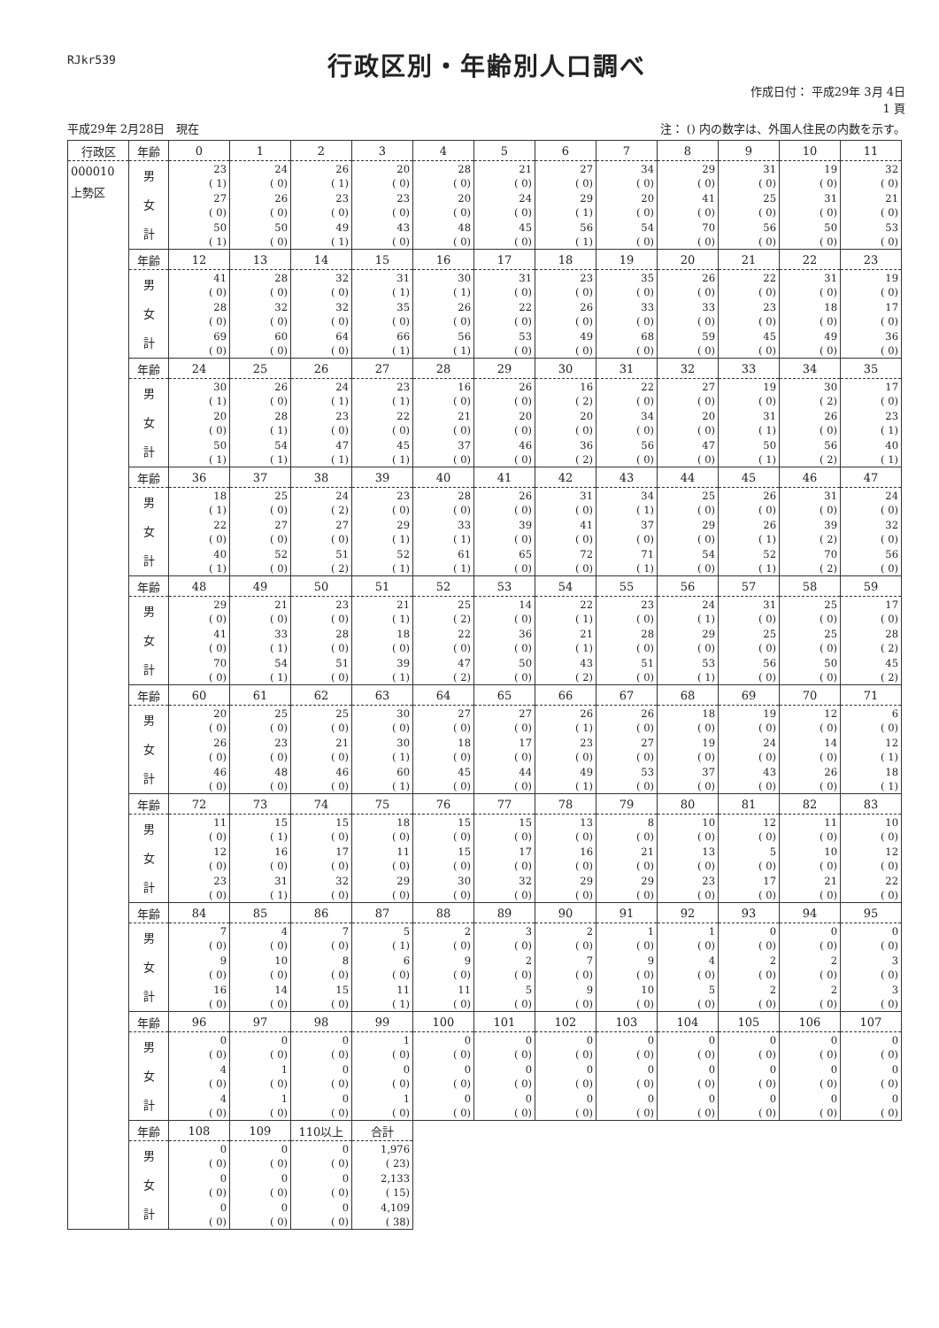RJkr539
行政区別・年齢別人口調べ
作成日付： 平成29年 3月 4日
1 頁
平成29年 2月28日　現在 注： () 内の数字は、外国人住民の内数を示す。
| 行政区 | 年齢 | 0 | 1 | 2 | 3 | 4 | 5 | 6 | 7 | 8 | 9 | 10 | 11 |
| --- | --- | --- | --- | --- | --- | --- | --- | --- | --- | --- | --- | --- | --- |
| 000010 上勢区 | 男 | 23 ( 1) | 24 ( 0) | 26 ( 1) | 20 ( 0) | 28 ( 0) | 21 ( 0) | 27 ( 0) | 34 ( 0) | 29 ( 0) | 31 ( 0) | 19 ( 0) | 32 ( 0) |
| | 女 | 27 ( 0) | 26 ( 0) | 23 ( 0) | 23 ( 0) | 20 ( 0) | 24 ( 0) | 29 ( 1) | 20 ( 0) | 41 ( 0) | 25 ( 0) | 31 ( 0) | 21 ( 0) |
| | 計 | 50 ( 1) | 50 ( 0) | 49 ( 1) | 43 ( 0) | 48 ( 0) | 45 ( 0) | 56 ( 1) | 54 ( 0) | 70 ( 0) | 56 ( 0) | 50 ( 0) | 53 ( 0) |
| | 年齢 | 12 | 13 | 14 | 15 | 16 | 17 | 18 | 19 | 20 | 21 | 22 | 23 |
| | 男 | 41 ( 0) | 28 ( 0) | 32 ( 0) | 31 ( 1) | 30 ( 1) | 31 ( 0) | 23 ( 0) | 35 ( 0) | 26 ( 0) | 22 ( 0) | 31 ( 0) | 19 ( 0) |
| | 女 | 28 ( 0) | 32 ( 0) | 32 ( 0) | 35 ( 0) | 26 ( 0) | 22 ( 0) | 26 ( 0) | 33 ( 0) | 33 ( 0) | 23 ( 0) | 18 ( 0) | 17 ( 0) |
| | 計 | 69 ( 0) | 60 ( 0) | 64 ( 0) | 66 ( 1) | 56 ( 1) | 53 ( 0) | 49 ( 0) | 68 ( 0) | 59 ( 0) | 45 ( 0) | 49 ( 0) | 36 ( 0) |
| | 年齢 | 24 | 25 | 26 | 27 | 28 | 29 | 30 | 31 | 32 | 33 | 34 | 35 |
| | 男 | 30 ( 1) | 26 ( 0) | 24 ( 1) | 23 ( 1) | 16 ( 0) | 26 ( 0) | 16 ( 2) | 22 ( 0) | 27 ( 0) | 19 ( 0) | 30 ( 2) | 17 ( 0) |
| | 女 | 20 ( 0) | 28 ( 1) | 23 ( 0) | 22 ( 0) | 21 ( 0) | 20 ( 0) | 20 ( 0) | 34 ( 0) | 20 ( 0) | 31 ( 1) | 26 ( 0) | 23 ( 1) |
| | 計 | 50 ( 1) | 54 ( 1) | 47 ( 1) | 45 ( 1) | 37 ( 0) | 46 ( 0) | 36 ( 2) | 56 ( 0) | 47 ( 0) | 50 ( 1) | 56 ( 2) | 40 ( 1) |
| | 年齢 | 36 | 37 | 38 | 39 | 40 | 41 | 42 | 43 | 44 | 45 | 46 | 47 |
| | 男 | 18 ( 1) | 25 ( 0) | 24 ( 2) | 23 ( 0) | 28 ( 0) | 26 ( 0) | 31 ( 0) | 34 ( 1) | 25 ( 0) | 26 ( 0) | 31 ( 0) | 24 ( 0) |
| | 女 | 22 ( 0) | 27 ( 0) | 27 ( 0) | 29 ( 1) | 33 ( 1) | 39 ( 0) | 41 ( 0) | 37 ( 0) | 29 ( 0) | 26 ( 1) | 39 ( 2) | 32 ( 0) |
| | 計 | 40 ( 1) | 52 ( 0) | 51 ( 2) | 52 ( 1) | 61 ( 1) | 65 ( 0) | 72 ( 0) | 71 ( 1) | 54 ( 0) | 52 ( 1) | 70 ( 2) | 56 ( 0) |
| | 年齢 | 48 | 49 | 50 | 51 | 52 | 53 | 54 | 55 | 56 | 57 | 58 | 59 |
| | 男 | 29 ( 0) | 21 ( 0) | 23 ( 0) | 21 ( 1) | 25 ( 2) | 14 ( 0) | 22 ( 1) | 23 ( 0) | 24 ( 1) | 31 ( 0) | 25 ( 0) | 17 ( 0) |
| | 女 | 41 ( 0) | 33 ( 1) | 28 ( 0) | 18 ( 0) | 22 ( 0) | 36 ( 0) | 21 ( 1) | 28 ( 0) | 29 ( 0) | 25 ( 0) | 25 ( 0) | 28 ( 2) |
| | 計 | 70 ( 0) | 54 ( 1) | 51 ( 0) | 39 ( 1) | 47 ( 2) | 50 ( 0) | 43 ( 2) | 51 ( 0) | 53 ( 1) | 56 ( 0) | 50 ( 0) | 45 ( 2) |
| | 年齢 | 60 | 61 | 62 | 63 | 64 | 65 | 66 | 67 | 68 | 69 | 70 | 71 |
| | 男 | 20 ( 0) | 25 ( 0) | 25 ( 0) | 30 ( 0) | 27 ( 0) | 27 ( 0) | 26 ( 1) | 26 ( 0) | 18 ( 0) | 19 ( 0) | 12 ( 0) | 6 ( 0) |
| | 女 | 26 ( 0) | 23 ( 0) | 21 ( 0) | 30 ( 1) | 18 ( 0) | 17 ( 0) | 23 ( 0) | 27 ( 0) | 19 ( 0) | 24 ( 0) | 14 ( 0) | 12 ( 1) |
| | 計 | 46 ( 0) | 48 ( 0) | 46 ( 0) | 60 ( 1) | 45 ( 0) | 44 ( 0) | 49 ( 1) | 53 ( 0) | 37 ( 0) | 43 ( 0) | 26 ( 0) | 18 ( 1) |
| | 年齢 | 72 | 73 | 74 | 75 | 76 | 77 | 78 | 79 | 80 | 81 | 82 | 83 |
| | 男 | 11 ( 0) | 15 ( 1) | 15 ( 0) | 18 ( 0) | 15 ( 0) | 15 ( 0) | 13 ( 0) | 8 ( 0) | 10 ( 0) | 12 ( 0) | 11 ( 0) | 10 ( 0) |
| | 女 | 12 ( 0) | 16 ( 0) | 17 ( 0) | 11 ( 0) | 15 ( 0) | 17 ( 0) | 16 ( 0) | 21 ( 0) | 13 ( 0) | 5 ( 0) | 10 ( 0) | 12 ( 0) |
| | 計 | 23 ( 0) | 31 ( 1) | 32 ( 0) | 29 ( 0) | 30 ( 0) | 32 ( 0) | 29 ( 0) | 29 ( 0) | 23 ( 0) | 17 ( 0) | 21 ( 0) | 22 ( 0) |
| | 年齢 | 84 | 85 | 86 | 87 | 88 | 89 | 90 | 91 | 92 | 93 | 94 | 95 |
| | 男 | 7 ( 0) | 4 ( 0) | 7 ( 0) | 5 ( 1) | 2 ( 0) | 3 ( 0) | 2 ( 0) | 1 ( 0) | 1 ( 0) | 0 ( 0) | 0 ( 0) | 0 ( 0) |
| | 女 | 9 ( 0) | 10 ( 0) | 8 ( 0) | 6 ( 0) | 9 ( 0) | 2 ( 0) | 7 ( 0) | 9 ( 0) | 4 ( 0) | 2 ( 0) | 2 ( 0) | 3 ( 0) |
| | 計 | 16 ( 0) | 14 ( 0) | 15 ( 0) | 11 ( 1) | 11 ( 0) | 5 ( 0) | 9 ( 0) | 10 ( 0) | 5 ( 0) | 2 ( 0) | 2 ( 0) | 3 ( 0) |
| | 年齢 | 96 | 97 | 98 | 99 | 100 | 101 | 102 | 103 | 104 | 105 | 106 | 107 |
| | 男 | 0 ( 0) | 0 ( 0) | 0 ( 0) | 1 ( 0) | 0 ( 0) | 0 ( 0) | 0 ( 0) | 0 ( 0) | 0 ( 0) | 0 ( 0) | 0 ( 0) | 0 ( 0) |
| | 女 | 4 ( 0) | 1 ( 0) | 0 ( 0) | 0 ( 0) | 0 ( 0) | 0 ( 0) | 0 ( 0) | 0 ( 0) | 0 ( 0) | 0 ( 0) | 0 ( 0) | 0 ( 0) |
| | 計 | 4 ( 0) | 1 ( 0) | 0 ( 0) | 1 ( 0) | 0 ( 0) | 0 ( 0) | 0 ( 0) | 0 ( 0) | 0 ( 0) | 0 ( 0) | 0 ( 0) | 0 ( 0) |
| | 年齢 | 108 | 109 | 110以上 | 合計 | | | | | | | | |
| | 男 | 0 ( 0) | 0 ( 0) | 0 ( 0) | 1,976 ( 23) | | | | | | | | |
| | 女 | 0 ( 0) | 0 ( 0) | 0 ( 0) | 2,133 ( 15) | | | | | | | | |
| | 計 | 0 ( 0) | 0 ( 0) | 0 ( 0) | 4,109 ( 38) | | | | | | | | |